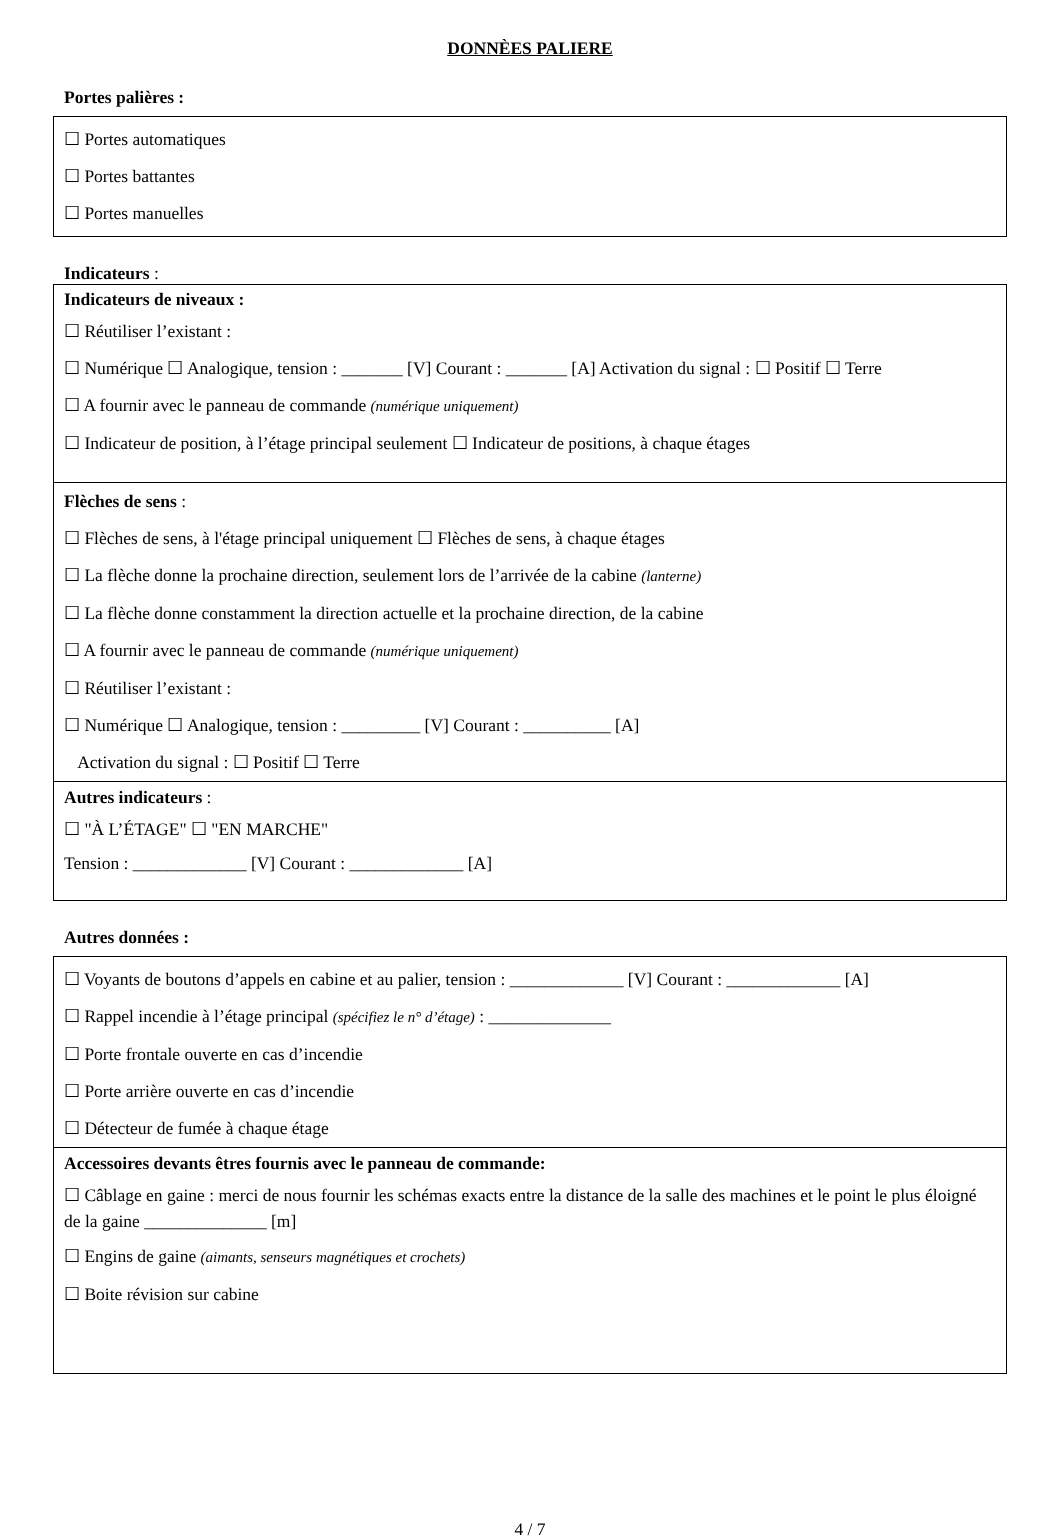DONNÈES PALIERE
Portes palières :
☐ Portes automatiques
☐ Portes battantes
☐ Portes manuelles
Indicateurs :
Indicateurs de niveaux :
☐ Réutiliser l’existant :
☐ Numérique ☐ Analogique, tension : _______ [V] Courant : _______ [A] Activation du signal : ☐ Positif ☐ Terre
☐ A fournir avec le panneau de commande (numérique uniquement)
☐ Indicateur de position, à l’étage principal seulement ☐ Indicateur de positions, à chaque étages
Flèches de sens :
☐ Flèches de sens, à l'étage principal uniquement ☐ Flèches de sens, à chaque étages
☐ La flèche donne la prochaine direction, seulement lors de l’arrivée de la cabine (lanterne)
☐ La flèche donne constamment la direction actuelle et la prochaine direction, de la cabine
☐ A fournir avec le panneau de commande (numérique uniquement)
☐ Réutiliser l’existant :
☐ Numérique ☐ Analogique, tension : _________ [V] Courant : __________ [A]
Activation du signal : ☐ Positif ☐ Terre
Autres indicateurs :
☐ "À L’ÉTAGE" ☐ "EN MARCHE"
Tension : _____________ [V] Courant : _____________ [A]
Autres données :
☐ Voyants de boutons d’appels en cabine et au palier, tension : _____________ [V] Courant : _____________ [A]
☐ Rappel incendie à l’étage principal (spécifiez le n° d’étage) : ______________
☐ Porte frontale ouverte en cas d’incendie
☐ Porte arrière ouverte en cas d’incendie
☐ Détecteur de fumée à chaque étage
Accessoires devants êtres fournis avec le panneau de commande:
☐ Câblage en gaine : merci de nous fournir les schémas exacts entre la distance de la salle des machines et le point le plus éloigné de la gaine ______________ [m]
☐ Engins de gaine (aimants, senseurs magnétiques et crochets)
☐ Boite révision sur cabine
4 / 7